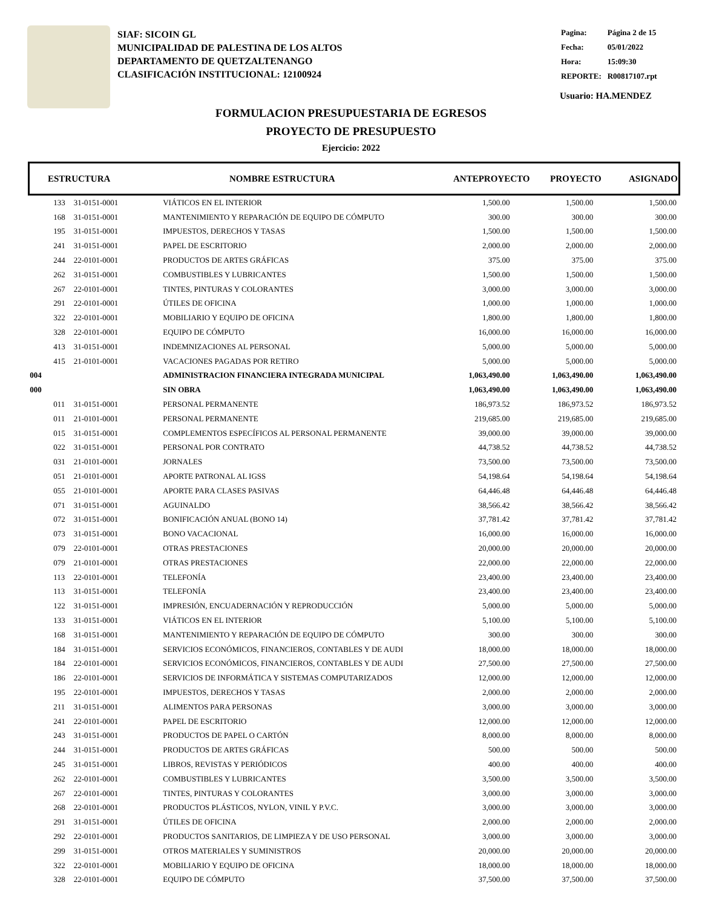SIAF: SICOIN GL
MUNICIPALIDAD DE PALESTINA DE LOS ALTOS
DEPARTAMENTO DE QUETZALTENANGO
CLASIFICACIÓN INSTITUCIONAL: 12100924
| Pagina: | Página 2 de 15 |
| Fecha: | 05/01/2022 |
| Hora: | 15:09:30 |
| REPORTE: | R00817107.rpt |
Usuario: HA.MENDEZ
FORMULACION PRESUPUESTARIA DE EGRESOS
PROYECTO DE PRESUPUESTO
Ejercicio: 2022
ESTRUCTURA NOMBRE ESTRUCTURA ANTEPROYECTO PROYECTO ASIGNADO
| | 133 | 31-0151-0001 | VIÁTICOS EN EL INTERIOR | 1,500.00 | 1,500.00 | 1,500.00 |
| | 168 | 31-0151-0001 | MANTENIMIENTO Y REPARACIÓN DE EQUIPO DE CÓMPUTO | 300.00 | 300.00 | 300.00 |
| | 195 | 31-0151-0001 | IMPUESTOS, DERECHOS Y TASAS | 1,500.00 | 1,500.00 | 1,500.00 |
| | 241 | 31-0151-0001 | PAPEL DE ESCRITORIO | 2,000.00 | 2,000.00 | 2,000.00 |
| | 244 | 22-0101-0001 | PRODUCTOS DE ARTES GRÁFICAS | 375.00 | 375.00 | 375.00 |
| | 262 | 31-0151-0001 | COMBUSTIBLES Y LUBRICANTES | 1,500.00 | 1,500.00 | 1,500.00 |
| | 267 | 22-0101-0001 | TINTES, PINTURAS Y COLORANTES | 3,000.00 | 3,000.00 | 3,000.00 |
| | 291 | 22-0101-0001 | ÚTILES DE OFICINA | 1,000.00 | 1,000.00 | 1,000.00 |
| | 322 | 22-0101-0001 | MOBILIARIO Y EQUIPO DE OFICINA | 1,800.00 | 1,800.00 | 1,800.00 |
| | 328 | 22-0101-0001 | EQUIPO DE CÓMPUTO | 16,000.00 | 16,000.00 | 16,000.00 |
| | 413 | 31-0151-0001 | INDEMNIZACIONES AL PERSONAL | 5,000.00 | 5,000.00 | 5,000.00 |
| | 415 | 21-0101-0001 | VACACIONES PAGADAS POR RETIRO | 5,000.00 | 5,000.00 | 5,000.00 |
| 004 | | | ADMINISTRACION FINANCIERA INTEGRADA MUNICIPAL | 1,063,490.00 | 1,063,490.00 | 1,063,490.00 |
| 000 | | | SIN OBRA | 1,063,490.00 | 1,063,490.00 | 1,063,490.00 |
| | 011 | 31-0151-0001 | PERSONAL PERMANENTE | 186,973.52 | 186,973.52 | 186,973.52 |
| | 011 | 21-0101-0001 | PERSONAL PERMANENTE | 219,685.00 | 219,685.00 | 219,685.00 |
| | 015 | 31-0151-0001 | COMPLEMENTOS ESPECÍFICOS AL PERSONAL PERMANENTE | 39,000.00 | 39,000.00 | 39,000.00 |
| | 022 | 31-0151-0001 | PERSONAL POR CONTRATO | 44,738.52 | 44,738.52 | 44,738.52 |
| | 031 | 21-0101-0001 | JORNALES | 73,500.00 | 73,500.00 | 73,500.00 |
| | 051 | 21-0101-0001 | APORTE PATRONAL AL IGSS | 54,198.64 | 54,198.64 | 54,198.64 |
| | 055 | 21-0101-0001 | APORTE PARA CLASES PASIVAS | 64,446.48 | 64,446.48 | 64,446.48 |
| | 071 | 31-0151-0001 | AGUINALDO | 38,566.42 | 38,566.42 | 38,566.42 |
| | 072 | 31-0151-0001 | BONIFICACIÓN ANUAL (BONO 14) | 37,781.42 | 37,781.42 | 37,781.42 |
| | 073 | 31-0151-0001 | BONO VACACIONAL | 16,000.00 | 16,000.00 | 16,000.00 |
| | 079 | 22-0101-0001 | OTRAS PRESTACIONES | 20,000.00 | 20,000.00 | 20,000.00 |
| | 079 | 21-0101-0001 | OTRAS PRESTACIONES | 22,000.00 | 22,000.00 | 22,000.00 |
| | 113 | 22-0101-0001 | TELEFONÍA | 23,400.00 | 23,400.00 | 23,400.00 |
| | 113 | 31-0151-0001 | TELEFONÍA | 23,400.00 | 23,400.00 | 23,400.00 |
| | 122 | 31-0151-0001 | IMPRESIÓN, ENCUADERNACIÓN Y REPRODUCCIÓN | 5,000.00 | 5,000.00 | 5,000.00 |
| | 133 | 31-0151-0001 | VIÁTICOS EN EL INTERIOR | 5,100.00 | 5,100.00 | 5,100.00 |
| | 168 | 31-0151-0001 | MANTENIMIENTO Y REPARACIÓN DE EQUIPO DE CÓMPUTO | 300.00 | 300.00 | 300.00 |
| | 184 | 31-0151-0001 | SERVICIOS ECONÓMICOS, FINANCIEROS, CONTABLES Y DE AUDI | 18,000.00 | 18,000.00 | 18,000.00 |
| | 184 | 22-0101-0001 | SERVICIOS ECONÓMICOS, FINANCIEROS, CONTABLES Y DE AUDI | 27,500.00 | 27,500.00 | 27,500.00 |
| | 186 | 22-0101-0001 | SERVICIOS DE INFORMÁTICA Y SISTEMAS COMPUTARIZADOS | 12,000.00 | 12,000.00 | 12,000.00 |
| | 195 | 22-0101-0001 | IMPUESTOS, DERECHOS Y TASAS | 2,000.00 | 2,000.00 | 2,000.00 |
| | 211 | 31-0151-0001 | ALIMENTOS PARA PERSONAS | 3,000.00 | 3,000.00 | 3,000.00 |
| | 241 | 22-0101-0001 | PAPEL DE ESCRITORIO | 12,000.00 | 12,000.00 | 12,000.00 |
| | 243 | 31-0151-0001 | PRODUCTOS DE PAPEL O CARTÓN | 8,000.00 | 8,000.00 | 8,000.00 |
| | 244 | 31-0151-0001 | PRODUCTOS DE ARTES GRÁFICAS | 500.00 | 500.00 | 500.00 |
| | 245 | 31-0151-0001 | LIBROS, REVISTAS Y PERIÓDICOS | 400.00 | 400.00 | 400.00 |
| | 262 | 22-0101-0001 | COMBUSTIBLES Y LUBRICANTES | 3,500.00 | 3,500.00 | 3,500.00 |
| | 267 | 22-0101-0001 | TINTES, PINTURAS Y COLORANTES | 3,000.00 | 3,000.00 | 3,000.00 |
| | 268 | 22-0101-0001 | PRODUCTOS PLÁSTICOS, NYLON, VINIL Y P.V.C. | 3,000.00 | 3,000.00 | 3,000.00 |
| | 291 | 31-0151-0001 | ÚTILES DE OFICINA | 2,000.00 | 2,000.00 | 2,000.00 |
| | 292 | 22-0101-0001 | PRODUCTOS SANITARIOS, DE LIMPIEZA Y DE USO PERSONAL | 3,000.00 | 3,000.00 | 3,000.00 |
| | 299 | 31-0151-0001 | OTROS MATERIALES Y SUMINISTROS | 20,000.00 | 20,000.00 | 20,000.00 |
| | 322 | 22-0101-0001 | MOBILIARIO Y EQUIPO DE OFICINA | 18,000.00 | 18,000.00 | 18,000.00 |
| | 328 | 22-0101-0001 | EQUIPO DE CÓMPUTO | 37,500.00 | 37,500.00 | 37,500.00 |